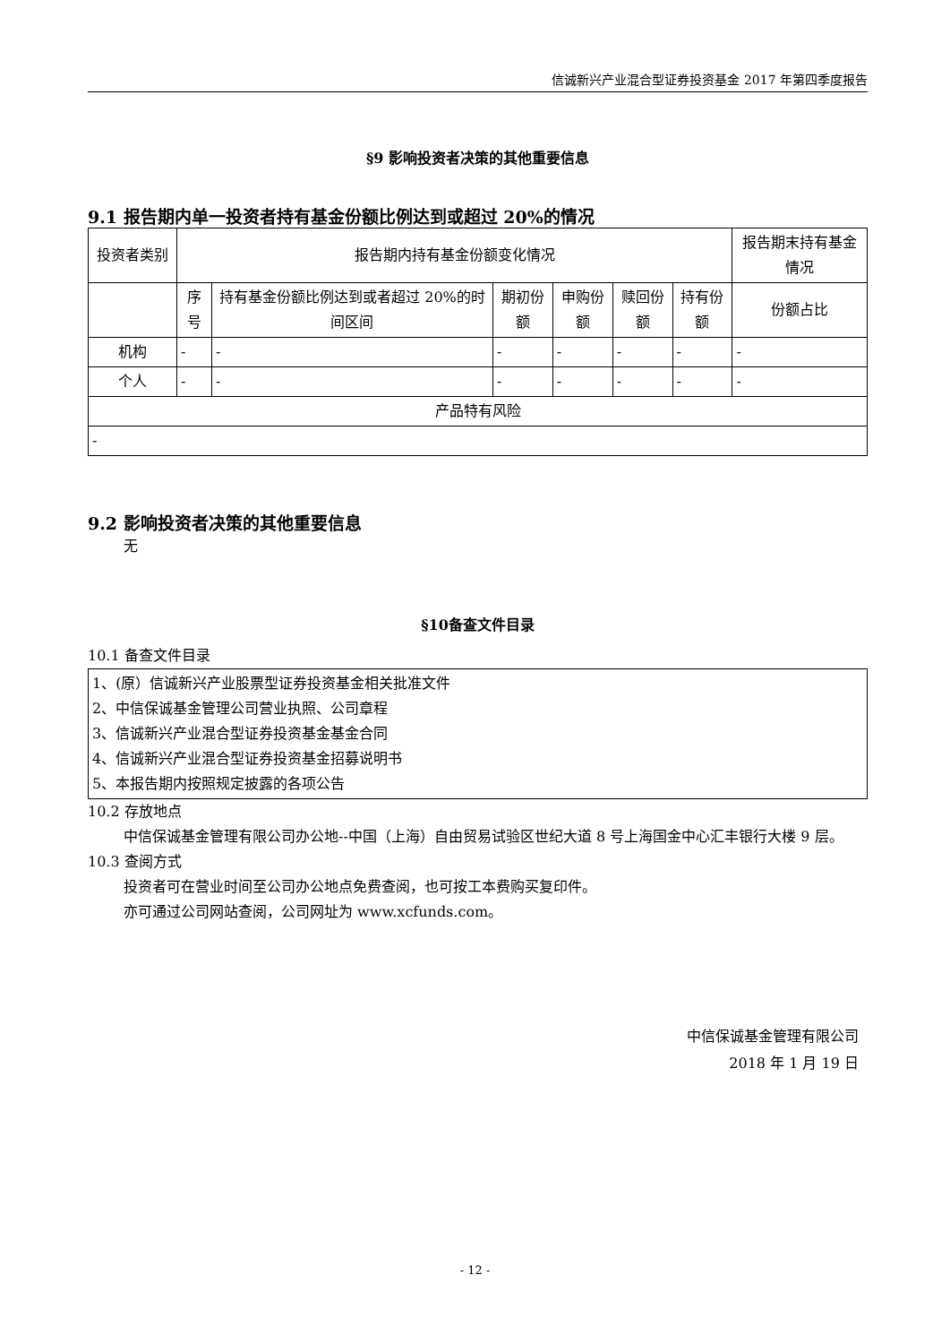信诚新兴产业混合型证券投资基金 2017 年第四季度报告
§9 影响投资者决策的其他重要信息
9.1 报告期内单一投资者持有基金份额比例达到或超过 20%的情况
| 投资者类别 | 报告期内持有基金份额变化情况 | | | | | | 报告期末持有基金情况 |
| | 序号 | 持有基金份额比例达到或者超过 20%的时间区间 | 期初份额 | 申购份额 | 赎回份额 | 持有份额 | 份额占比 |
| 机构 | - | - | - | - | - | - | - |
| 个人 | - | - | - | - | - | - | - |
| 产品特有风险 | | | | | | | |
| - | | | | | | | |
9.2 影响投资者决策的其他重要信息
无
§10备查文件目录
10.1 备查文件目录
| 1、(原）信诚新兴产业股票型证券投资基金相关批准文件 2、中信保诚基金管理公司营业执照、公司章程 3、信诚新兴产业混合型证券投资基金基金合同 4、信诚新兴产业混合型证券投资基金招募说明书 5、本报告期内按照规定披露的各项公告 |
10.2 存放地点
中信保诚基金管理有限公司办公地--中国（上海）自由贸易试验区世纪大道 8 号上海国金中心汇丰银行大楼 9 层。
10.3 查阅方式
投资者可在营业时间至公司办公地点免费查阅，也可按工本费购买复印件。
亦可通过公司网站查阅，公司网址为 www.xcfunds.com。
中信保诚基金管理有限公司
2018 年 1 月 19 日
- 12 -